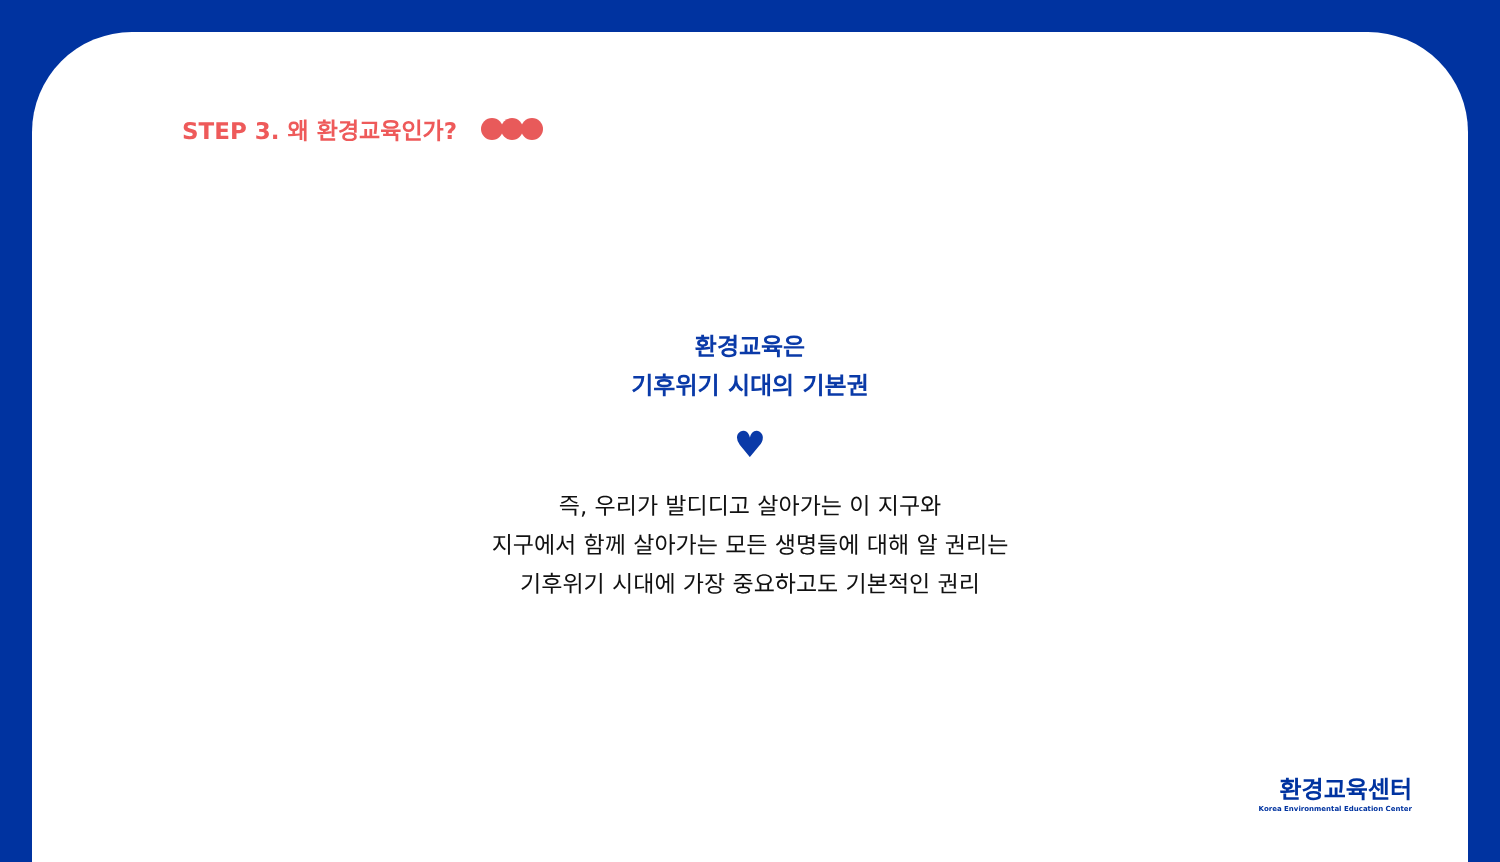STEP 3. 왜 환경교육인가?
환경교육은
기후위기 시대의 기본권
♥
즉, 우리가 발디디고 살아가는 이 지구와
지구에서 함께 살아가는 모든 생명들에 대해 알 권리는
기후위기 시대에 가장 중요하고도 기본적인 권리
환경교육센터
Korea Environmental Education Center